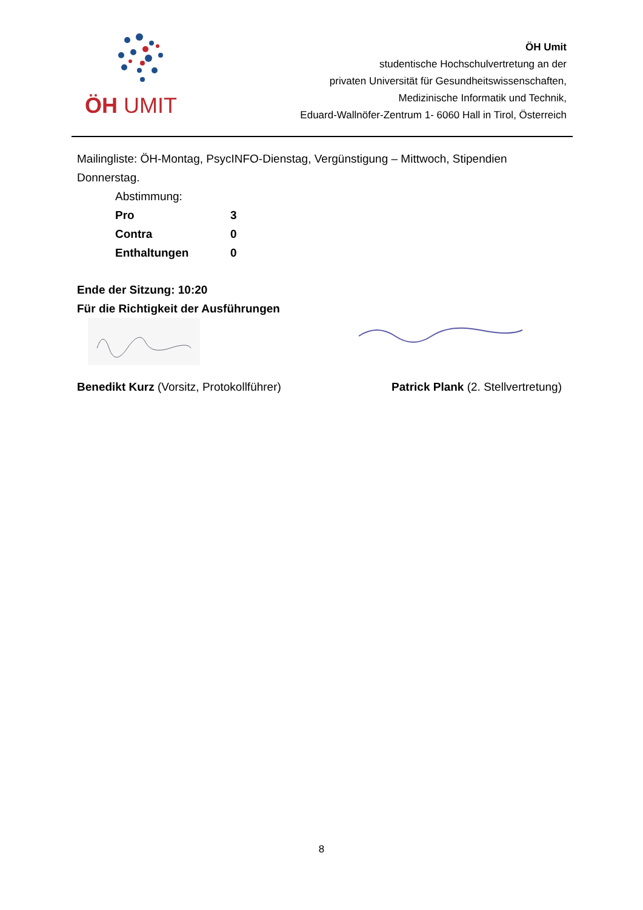ÖH UMIT
ÖH Umit
studentische Hochschulvertretung an der
privaten Universität für Gesundheitswissenschaften,
Medizinische Informatik und Technik,
Eduard-Wallnöfer-Zentrum 1- 6060 Hall in Tirol, Österreich
Mailingliste: ÖH-Montag, PsycINFO-Dienstag, Vergünstigung – Mittwoch, Stipendien Donnerstag.
| Abstimmung: | |
| Pro | 3 |
| Contra | 0 |
| Enthaltungen | 0 |
Ende der Sitzung: 10:20
Für die Richtigkeit der Ausführungen
Benedikt Kurz (Vorsitz, Protokollführer) Patrick Plank (2. Stellvertretung)
8